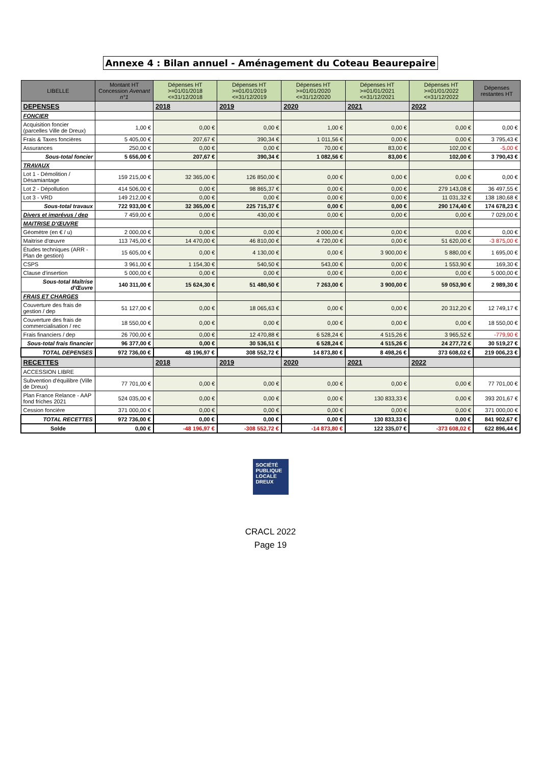Annexe 4 : Bilan annuel - Aménagement du Coteau Beaurepaire
| LIBELLE | Montant HT Concession Avenant n°1 | Dépenses HT >=01/01/2018 <=31/12/2018 | Dépenses HT >=01/01/2019 <=31/12/2019 | Dépenses HT >=01/01/2020 <=31/12/2020 | Dépenses HT >=01/01/2021 <=31/12/2021 | Dépenses HT >=01/01/2022 <=31/12/2022 | Dépenses restantes HT |
| --- | --- | --- | --- | --- | --- | --- | --- |
| DEPENSES | | 2018 | 2019 | 2020 | 2021 | 2022 | |
| FONCIER | | | | | | | |
| Acquisition foncier (parcelles Ville de Dreux) | 1,00 € | 0,00 € | 0,00 € | 1,00 € | 0,00 € | 0,00 € | 0,00 € |
| Frais & Taxes foncières | 5 405,00 € | 207,67 € | 390,34 € | 1 011,56 € | 0,00 € | 0,00 € | 3 795,43 € |
| Assurances | 250,00 € | 0,00 € | 0,00 € | 70,00 € | 83,00 € | 102,00 € | -5,00 € |
| Sous-total foncier | 5 656,00 € | 207,67 € | 390,34 € | 1 082,56 € | 83,00 € | 102,00 € | 3 790,43 € |
| TRAVAUX | | | | | | | |
| Lot 1 - Démolition / Désamiantage | 159 215,00 € | 32 365,00 € | 126 850,00 € | 0,00 € | 0,00 € | 0,00 € | 0,00 € |
| Lot 2 - Dépollution | 414 506,00 € | 0,00 € | 98 865,37 € | 0,00 € | 0,00 € | 279 143,08 € | 36 497,55 € |
| Lot 3 - VRD | 149 212,00 € | 0,00 € | 0,00 € | 0,00 € | 0,00 € | 11 031,32 € | 138 180,68 € |
| Sous-total travaux | 722 933,00 € | 32 365,00 € | 225 715,37 € | 0,00 € | 0,00 € | 290 174,40 € | 174 678,23 € |
| Divers et imprévus / dep | 7 459,00 € | 0,00 € | 430,00 € | 0,00 € | 0,00 € | 0,00 € | 7 029,00 € |
| MAITRISE D'ŒUVRE | | | | | | | |
| Géomètre (en € / u) | 2 000,00 € | 0,00 € | 0,00 € | 2 000,00 € | 0,00 € | 0,00 € | 0,00 € |
| Maitrise d'œuvre | 113 745,00 € | 14 470,00 € | 46 810,00 € | 4 720,00 € | 0,00 € | 51 620,00 € | -3 875,00 € |
| Études techniques (ARR - Plan de gestion) | 15 605,00 € | 0,00 € | 4 130,00 € | 0,00 € | 3 900,00 € | 5 880,00 € | 1 695,00 € |
| CSPS | 3 961,00 € | 1 154,30 € | 540,50 € | 543,00 € | 0,00 € | 1 553,90 € | 169,30 € |
| Clause d'insertion | 5 000,00 € | 0,00 € | 0,00 € | 0,00 € | 0,00 € | 0,00 € | 5 000,00 € |
| Sous-total Maîtrise d'Œuvre | 140 311,00 € | 15 624,30 € | 51 480,50 € | 7 263,00 € | 3 900,00 € | 59 053,90 € | 2 989,30 € |
| FRAIS ET CHARGES | | | | | | | |
| Couverture des frais de gestion / dep | 51 127,00 € | 0,00 € | 18 065,63 € | 0,00 € | 0,00 € | 20 312,20 € | 12 749,17 € |
| Couverture des frais de commercialisation / rec | 18 550,00 € | 0,00 € | 0,00 € | 0,00 € | 0,00 € | 0,00 € | 18 550,00 € |
| Frais financiers / dep | 26 700,00 € | 0,00 € | 12 470,88 € | 6 528,24 € | 4 515,26 € | 3 965,52 € | -779,90 € |
| Sous-total frais financier | 96 377,00 € | 0,00 € | 30 536,51 € | 6 528,24 € | 4 515,26 € | 24 277,72 € | 30 519,27 € |
| TOTAL DEPENSES | 972 736,00 € | 48 196,97 € | 308 552,72 € | 14 873,80 € | 8 498,26 € | 373 608,02 € | 219 006,23 € |
| RECETTES | | 2018 | 2019 | 2020 | 2021 | 2022 | |
| ACCESSION LIBRE | | | | | | | |
| Subvention d'équilibre (Ville de Dreux) | 77 701,00 € | 0,00 € | 0,00 € | 0,00 € | 0,00 € | 0,00 € | 77 701,00 € |
| Plan France Relance - AAP fond friches 2021 | 524 035,00 € | 0,00 € | 0,00 € | 0,00 € | 130 833,33 € | 0,00 € | 393 201,67 € |
| Cession foncière | 371 000,00 € | 0,00 € | 0,00 € | 0,00 € | 0,00 € | 0,00 € | 371 000,00 € |
| TOTAL RECETTES | 972 736,00 € | 0,00 € | 0,00 € | 0,00 € | 130 833,33 € | 0,00 € | 841 902,67 € |
| Solde | 0,00 € | -48 196,97 € | -308 552,72 € | -14 873,80 € | 122 335,07 € | -373 608,02 € | 622 896,44 € |
SOCIÉTÉ
PUBLIQUE
LOCALE
DREUX
CRACL 2022
Page 19